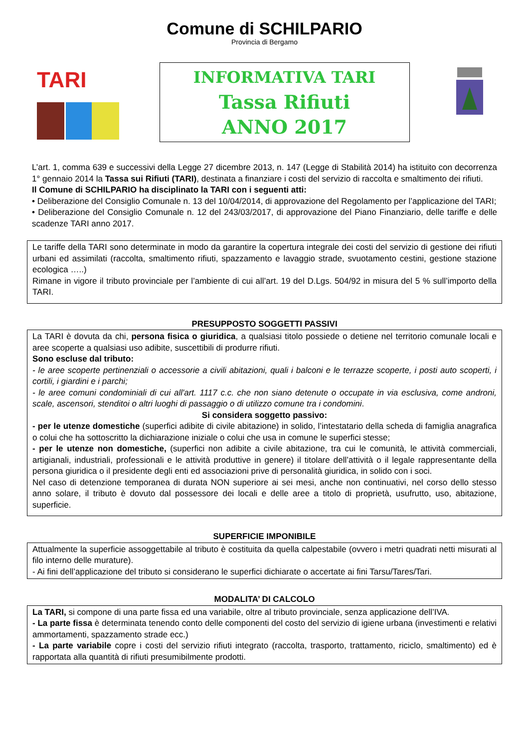Comune di SCHILPARIO
Provincia di Bergamo
TARI
INFORMATIVA TARI
Tassa Rifiuti
ANNO 2017
L’art. 1, comma 639 e successivi della Legge 27 dicembre 2013, n. 147 (Legge di Stabilità 2014) ha istituito con decorrenza 1° gennaio 2014 la Tassa sui Rifiuti (TARI), destinata a finanziare i costi del servizio di raccolta e smaltimento dei rifiuti.
Il Comune di SCHILPARIO ha disciplinato la TARI con i seguenti atti:
• Deliberazione del Consiglio Comunale n. 13 del 10/04/2014, di approvazione del Regolamento per l’applicazione del TARI;
• Deliberazione del Consiglio Comunale n. 12 del 243/03/2017, di approvazione del Piano Finanziario, delle tariffe e delle scadenze TARI anno 2017.
Le tariffe della TARI sono determinate in modo da garantire la copertura integrale dei costi del servizio di gestione dei rifiuti urbani ed assimilati (raccolta, smaltimento rifiuti, spazzamento e lavaggio strade, svuotamento cestini, gestione stazione ecologica …..)
Rimane in vigore il tributo provinciale per l’ambiente di cui all’art. 19 del D.Lgs. 504/92 in misura del 5 % sull’importo della TARI.
PRESUPPOSTO SOGGETTI PASSIVI
La TARI è dovuta da chi, persona fisica o giuridica, a qualsiasi titolo possiede o detiene nel territorio comunale locali e aree scoperte a qualsiasi uso adibite, suscettibili di produrre rifiuti.
Sono escluse dal tributo:
- le aree scoperte pertinenziali o accessorie a civili abitazioni, quali i balconi e le terrazze scoperte, i posti auto scoperti, i cortili, i giardini e i parchi;
- le aree comuni condominiali di cui all'art. 1117 c.c. che non siano detenute o occupate in via esclusiva, come androni, scale, ascensori, stenditoi o altri luoghi di passaggio o di utilizzo comune tra i condomini.
Si considera soggetto passivo:
- per le utenze domestiche (superfici adibite di civile abitazione) in solido, l’intestatario della scheda di famiglia anagrafica o colui che ha sottoscritto la dichiarazione iniziale o colui che usa in comune le superfici stesse;
- per le utenze non domestiche, (superfici non adibite a civile abitazione, tra cui le comunità, le attività commerciali, artigianali, industriali, professionali e le attività produttive in genere) il titolare dell’attività o il legale rappresentante della persona giuridica o il presidente degli enti ed associazioni prive di personalità giuridica, in solido con i soci.
Nel caso di detenzione temporanea di durata NON superiore ai sei mesi, anche non continuativi, nel corso dello stesso anno solare, il tributo è dovuto dal possessore dei locali e delle aree a titolo di proprietà, usufrutto, uso, abitazione, superficie.
SUPERFICIE IMPONIBILE
Attualmente la superficie assoggettabile al tributo è costituita da quella calpestabile (ovvero i metri quadrati netti misurati al filo interno delle murature).
- Ai fini dell’applicazione del tributo si considerano le superfici dichiarate o accertate ai fini Tarsu/Tares/Tari.
MODALITA’ DI CALCOLO
La TARI, si compone di una parte fissa ed una variabile, oltre al tributo provinciale, senza applicazione dell’IVA.
- La parte fissa è determinata tenendo conto delle componenti del costo del servizio di igiene urbana (investimenti e relativi ammortamenti, spazzamento strade ecc.)
- La parte variabile copre i costi del servizio rifiuti integrato (raccolta, trasporto, trattamento, riciclo, smaltimento) ed è rapportata alla quantità di rifiuti presumibilmente prodotti.